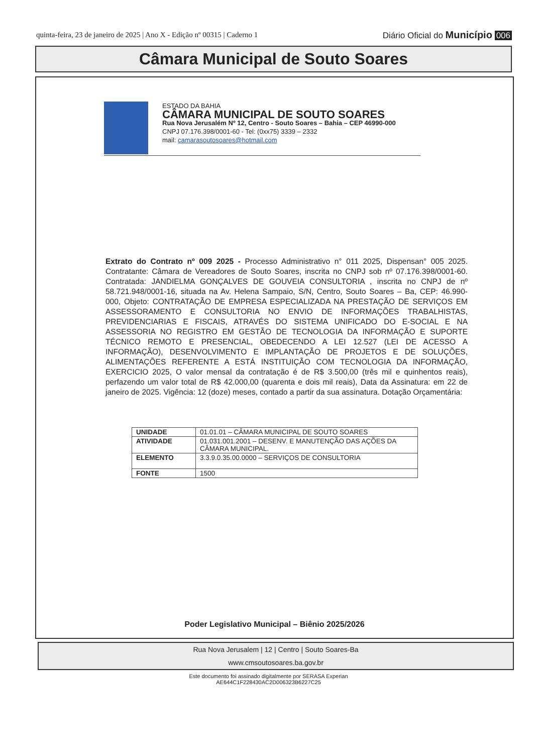quinta-feira, 23 de janeiro de 2025 | Ano X - Edição nº 00315 | Caderno 1
Diário Oficial do Município 006
Câmara Municipal de Souto Soares
ESTADO DA BAHIA
CÂMARA MUNICIPAL DE SOUTO SOARES
Rua Nova Jerusalém Nº 12, Centro - Souto Soares – Bahia – CEP 46990-000
CNPJ 07.176.398/0001-60 - Tel: (0xx75) 3339 – 2332
mail: camarasoutosoares@hotmail.com
Extrato do Contrato nº 009 2025 - Processo Administrativo n° 011 2025, Dispensan° 005 2025. Contratante: Câmara de Vereadores de Souto Soares, inscrita no CNPJ sob nº 07.176.398/0001-60. Contratada: JANDIELMA GONÇALVES DE GOUVEIA CONSULTORIA , inscrita no CNPJ de nº 58.721.948/0001-16, situada na Av. Helena Sampaio, S/N, Centro, Souto Soares – Ba, CEP: 46.990-000, Objeto: CONTRATAÇÃO DE EMPRESA ESPECIALIZADA NA PRESTAÇÃO DE SERVIÇOS EM ASSESSORAMENTO E CONSULTORIA NO ENVIO DE INFORMAÇÕES TRABALHISTAS, PREVIDENCIARIAS E FISCAIS, ATRAVÉS DO SISTEMA UNIFICADO DO E-SOCIAL E NA ASSESSORIA NO REGISTRO EM GESTÃO DE TECNOLOGIA DA INFORMAÇÃO E SUPORTE TÉCNICO REMOTO E PRESENCIAL, OBEDECENDO A LEI 12.527 (LEI DE ACESSO A INFORMAÇÃO), DESENVOLVIMENTO E IMPLANTAÇÃO DE PROJETOS E DE SOLUÇÕES, ALIMENTAÇÕES REFERENTE A ESTÁ INSTITUIÇÃO COM TECNOLOGIA DA INFORMAÇÃO, EXERCICIO 2025, O valor mensal da contratação é de R$ 3.500,00 (três mil e quinhentos reais), perfazendo um valor total de R$ 42.000,00 (quarenta e dois mil reais), Data da Assinatura: em 22 de janeiro de 2025. Vigência: 12 (doze) meses, contado a partir da sua assinatura. Dotação Orçamentária:
| UNIDADE | 01.01.01 – CÂMARA MUNICIPAL DE SOUTO SOARES |
| ATIVIDADE | 01.031.001.2001 – DESENV. E MANUTENÇÃO DAS AÇÕES DA CÂMARA MUNICIPAL. |
| ELEMENTO | 3.3.9.0.35.00.0000 – SERVIÇOS DE CONSULTORIA |
| FONTE | 1500 |
Poder Legislativo Municipal – Biênio 2025/2026
Rua Nova Jerusalem | 12 | Centro | Souto Soares-Ba
www.cmsoutosoares.ba.gov.br
Este documento foi assinado digitalmente por SERASA Experian
AE644C1F228430AC2D006323B6227C25